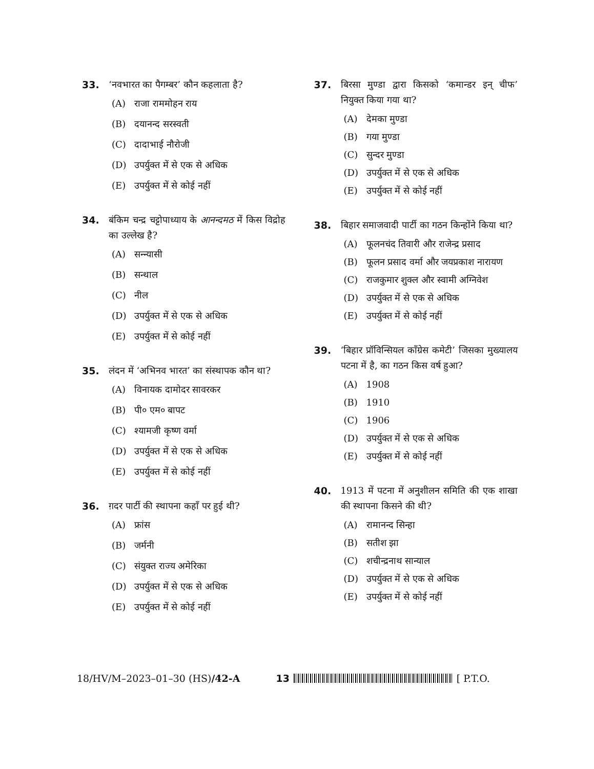33. ‘नवभारत का पैगम्बर’ कौन कहलाता है?
(A) राजा राममोहन राय
(B) दयानन्द सरस्वती
(C) दादाभाई नौरोजी
(D) उपर्युक्त में से एक से अधिक
(E) उपर्युक्त में से कोई नहीं
34. बंकिम चन्द्र चट्टोपाध्याय के आनन्दमठ में किस विद्रोह का उल्लेख है?
(A) सन्न्यासी
(B) सन्थाल
(C) नील
(D) उपर्युक्त में से एक से अधिक
(E) उपर्युक्त में से कोई नहीं
35. लंदन में ‘अभिनव भारत’ का संस्थापक कौन था?
(A) विनायक दामोदर सावरकर
(B) पी० एम० बापट
(C) श्यामजी कृष्ण वर्मा
(D) उपर्युक्त में से एक से अधिक
(E) उपर्युक्त में से कोई नहीं
36. ग़दर पार्टी की स्थापना कहाँ पर हुई थी?
(A) फ्रांस
(B) जर्मनी
(C) संयुक्त राज्य अमेरिका
(D) उपर्युक्त में से एक से अधिक
(E) उपर्युक्त में से कोई नहीं
37. बिरसा मुण्डा द्वारा किसको ‘कमान्डर इन् चीफ’ नियुक्त किया गया था?
(A) देमका मुण्डा
(B) गया मुण्डा
(C) सुन्दर मुण्डा
(D) उपर्युक्त में से एक से अधिक
(E) उपर्युक्त में से कोई नहीं
38. बिहार समाजवादी पार्टी का गठन किन्होंने किया था?
(A) फूलनचंद तिवारी और राजेन्द्र प्रसाद
(B) फूलन प्रसाद वर्मा और जयप्रकाश नारायण
(C) राजकुमार शुक्ल और स्वामी अग्निवेश
(D) उपर्युक्त में से एक से अधिक
(E) उपर्युक्त में से कोई नहीं
39. ‘बिहार प्रॉविन्सियल काँग्रेस कमेटी’ जिसका मुख्यालय पटना में है, का गठन किस वर्ष हुआ?
(A) 1908
(B) 1910
(C) 1906
(D) उपर्युक्त में से एक से अधिक
(E) उपर्युक्त में से कोई नहीं
40. 1913 में पटना में अनुशीलन समिति की एक शाखा की स्थापना किसने की थी?
(A) रामानन्द सिन्हा
(B) सतीश झा
(C) शचीन्द्रनाथ सान्याल
(D) उपर्युक्त में से एक से अधिक
(E) उपर्युक्त में से कोई नहीं
18/HV/M–2023–01–30 (HS)/42-A 13 [ P.T.O.